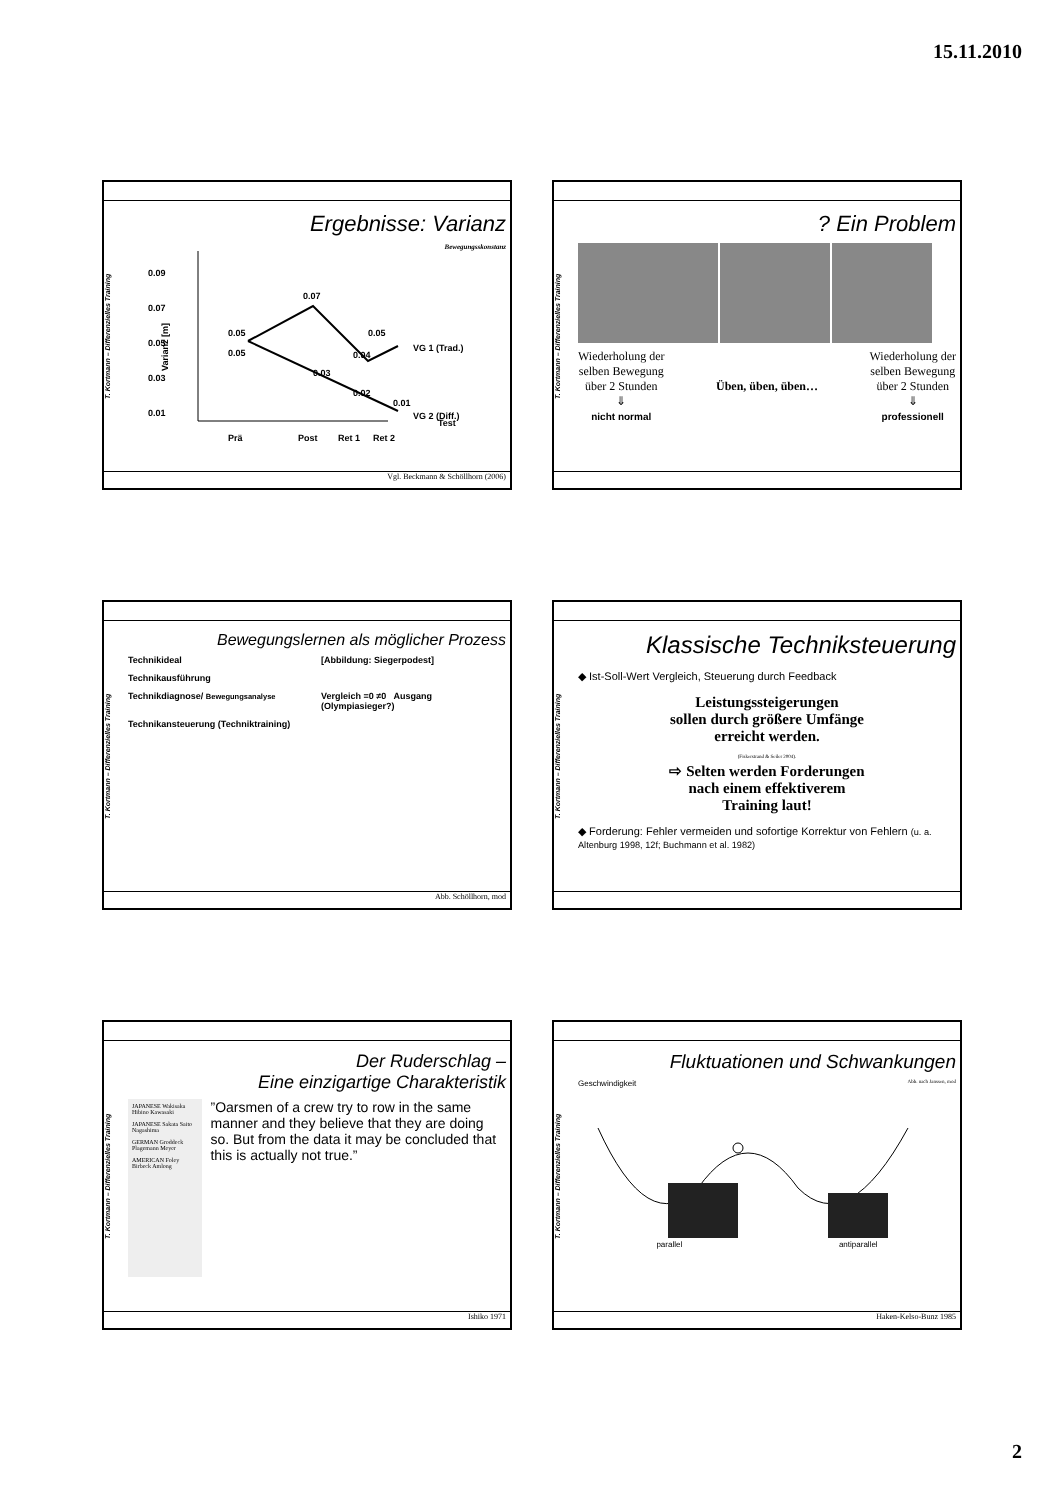15.11.2010
T. Kortmann – Differenzielles Training
Ergebnisse: Varianz
Bewegungsskonstanz
0.09
0.07
0.05
0.03
0.01
0.05
0.05
0.07
0.05
0.04
0.03
0.02
0.01
VG 1 (Trad.)
VG 2 (Diff.)
Test
Varianz [m]
Prä
Post
Ret 1
Ret 2
Vgl. Beckmann & Schöllhorn (2006)
T. Kortmann – Differenzielles Training
? Ein Problem
Wiederholung der
selben Bewegung
über 2 Stunden
⇓
nicht normal
Üben, üben, üben… Wiederholung der
selben Bewegung
über 2 Stunden
⇓
professionell
T. Kortmann – Differenzielles Training
Bewegungslernen als möglicher Prozess
Technikideal
[Abbildung: Siegerpodest]
Technikausführung
Technikdiagnose/ Bewegungsanalyse
Vergleich =0 ≠0 Ausgang (Olympiasieger?)
Technikansteuerung (Techniktraining)
Abb. Schöllhorn, mod
T. Kortmann – Differenzielles Training
Klassische Techniksteuerung
◆ Ist-Soll-Wert Vergleich, Steuerung durch Feedback
Leistungssteigerungen
sollen durch größere Umfänge
erreicht werden.
(Fiskerstrand & Seiler 2004).
⇨ Selten werden Forderungen
nach einem effektiverem
Training laut!
◆ Forderung: Fehler vermeiden und sofortige Korrektur von Fehlern (u. a. Altenburg 1998, 12f; Buchmann et al. 1982)
T. Kortmann – Differenzielles Training
Der Ruderschlag –
Eine einzigartige Charakteristik
JAPANESE Wakisaka Hibino Kawasaki
JAPANESE Sakata Saito Nagashima
GERMAN Groddeck Plagemann Meyer
AMERICAN Foley Birbeck Amlong
”Oarsmen of a crew try to row in the same manner and they believe that they are doing so. But from the data it may be concluded that this is actually not true.”
Ishiko 1971
T. Kortmann – Differenzielles Training
Fluktuationen und Schwankungen
Geschwindigkeit Abb. nach Janssen, mod
parallel antiparallel
Haken-Kelso-Bunz 1985
2